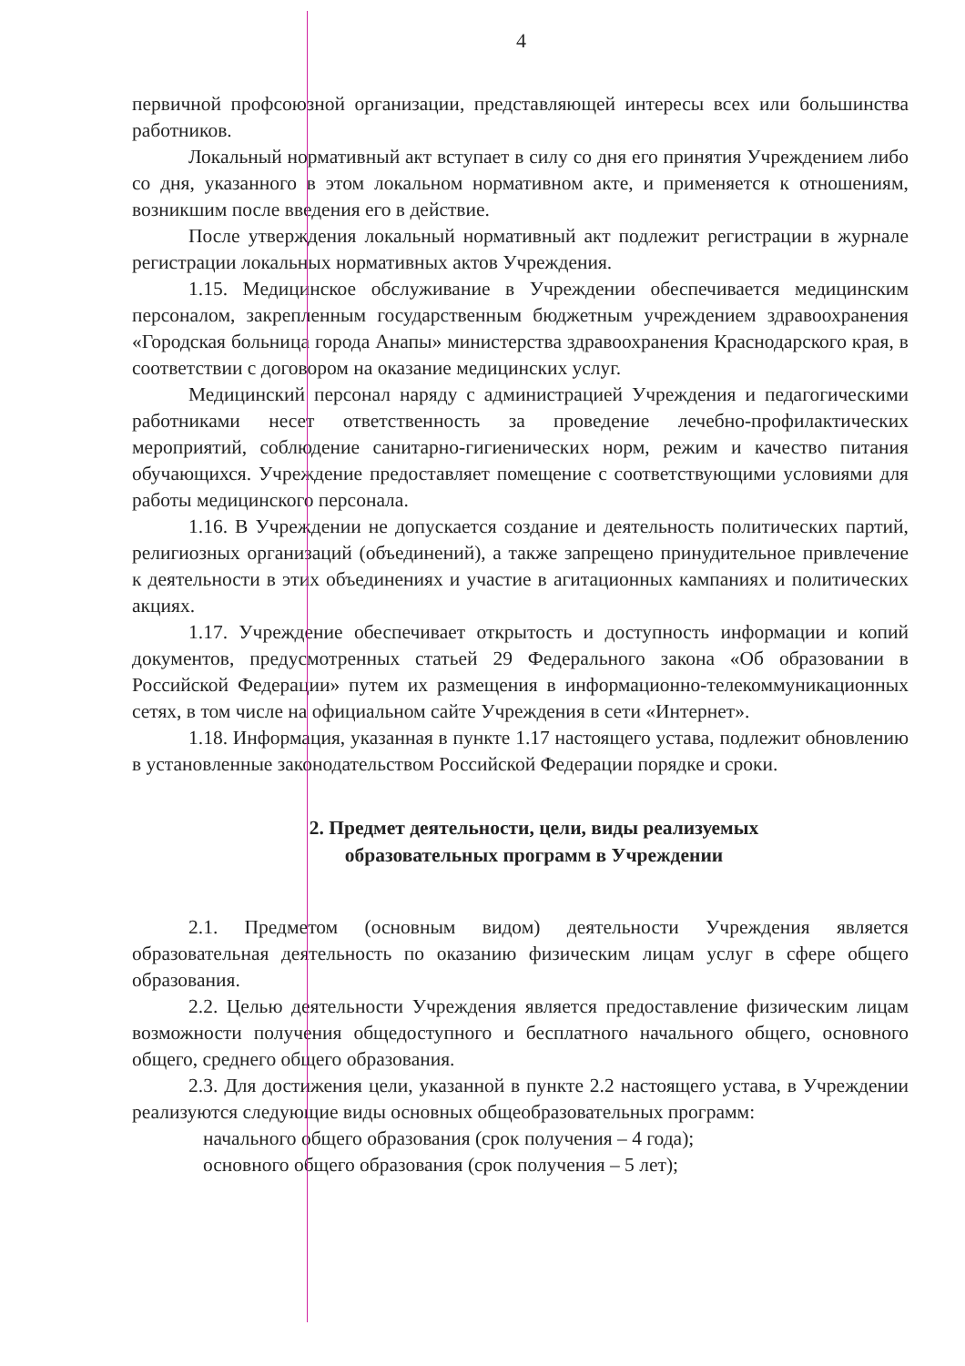4
первичной профсоюзной организации, представляющей интересы всех или большинства работников.
Локальный нормативный акт вступает в силу со дня его принятия Учреждением либо со дня, указанного в этом локальном нормативном акте, и применяется к отношениям, возникшим после введения его в действие.
После утверждения локальный нормативный акт подлежит регистрации в журнале регистрации локальных нормативных актов Учреждения.
1.15. Медицинское обслуживание в Учреждении обеспечивается медицинским персоналом, закрепленным государственным бюджетным учреждением здравоохранения «Городская больница города Анапы» министерства здравоохранения Краснодарского края, в соответствии с договором на оказание медицинских услуг.
Медицинский персонал наряду с администрацией Учреждения и педагогическими работниками несет ответственность за проведение лечебно-профилактических мероприятий, соблюдение санитарно-гигиенических норм, режим и качество питания обучающихся. Учреждение предоставляет помещение с соответствующими условиями для работы медицинского персонала.
1.16. В Учреждении не допускается создание и деятельность политических партий, религиозных организаций (объединений), а также запрещено принудительное привлечение к деятельности в этих объединениях и участие в агитационных кампаниях и политических акциях.
1.17. Учреждение обеспечивает открытость и доступность информации и копий документов, предусмотренных статьей 29 Федерального закона «Об образовании в Российской Федерации» путем их размещения в информационно-телекоммуникационных сетях, в том числе на официальном сайте Учреждения в сети «Интернет».
1.18. Информация, указанная в пункте 1.17 настоящего устава, подлежит обновлению в установленные законодательством Российской Федерации порядке и сроки.
2. Предмет деятельности, цели, виды реализуемых
образовательных программ в Учреждении
2.1. Предметом (основным видом) деятельности Учреждения является образовательная деятельность по оказанию физическим лицам услуг в сфере общего образования.
2.2. Целью деятельности Учреждения является предоставление физическим лицам возможности получения общедоступного и бесплатного начального общего, основного общего, среднего общего образования.
2.3. Для достижения цели, указанной в пункте 2.2 настоящего устава, в Учреждении реализуются следующие виды основных общеобразовательных программ:
начального общего образования (срок получения – 4 года);
основного общего образования (срок получения – 5 лет);